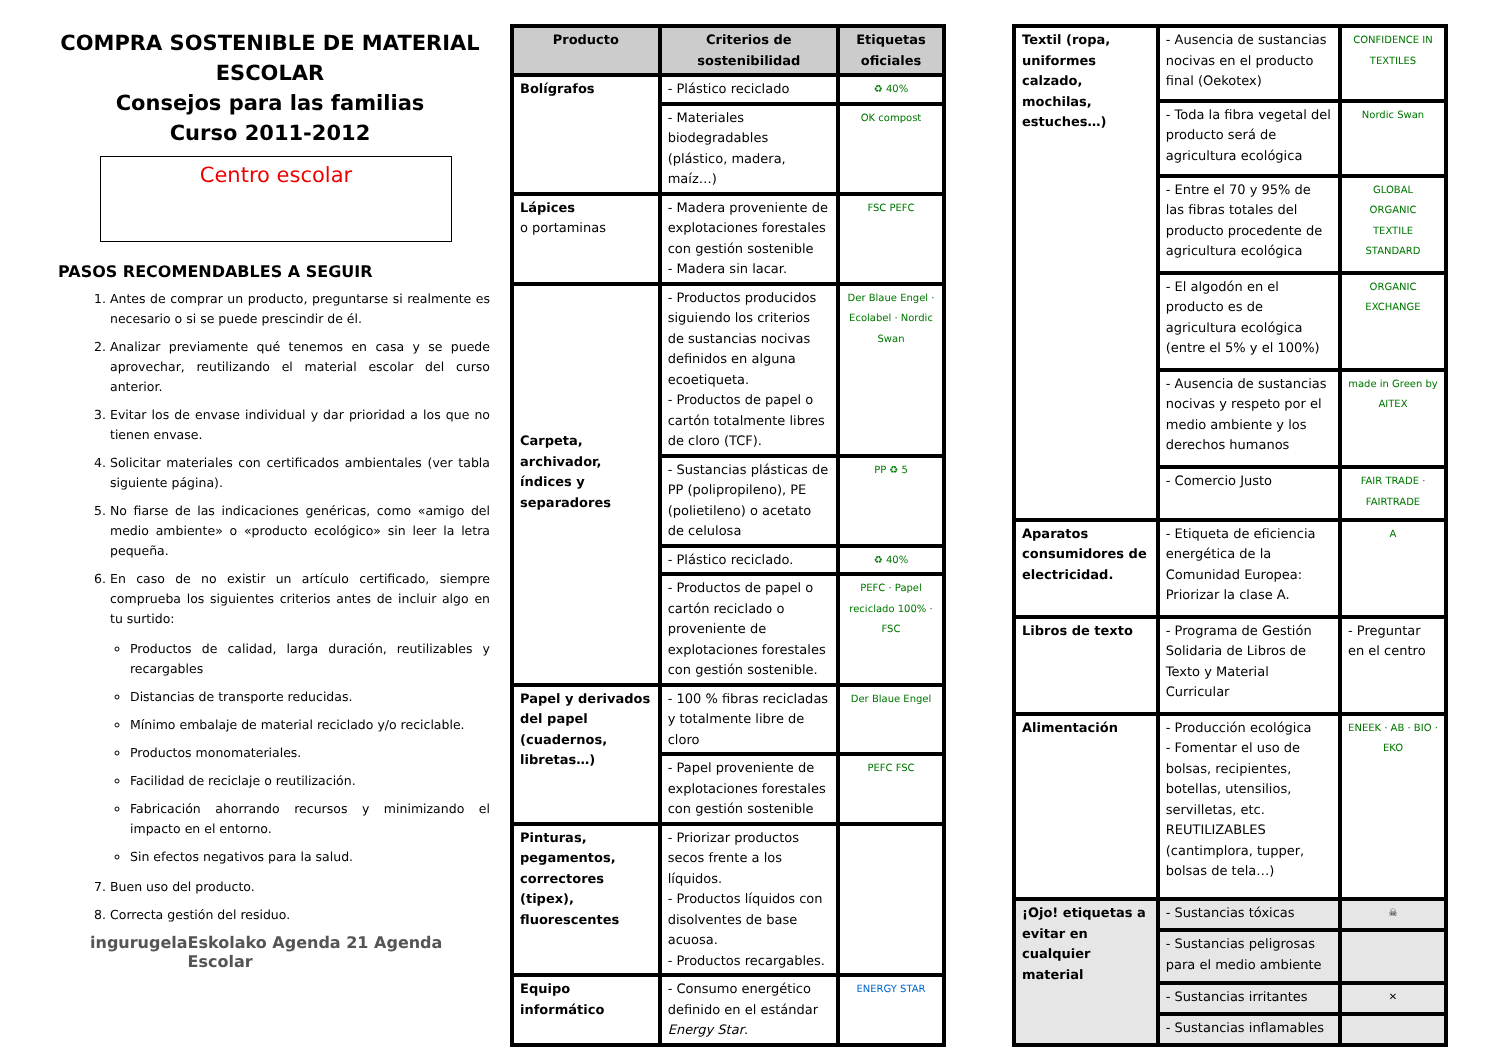COMPRA SOSTENIBLE DE MATERIAL ESCOLAR
Consejos para las familias
Curso 2011-2012
Centro escolar
PASOS RECOMENDABLES A SEGUIR
1. Antes de comprar un producto, preguntarse si realmente es necesario o si se puede prescindir de él.
2. Analizar previamente qué tenemos en casa y se puede aprovechar, reutilizando el material escolar del curso anterior.
3. Evitar los de envase individual y dar prioridad a los que no tienen envase.
4. Solicitar materiales con certificados ambientales (ver tabla siguiente página).
5. No fiarse de las indicaciones genéricas, como «amigo del medio ambiente» o «producto ecológico» sin leer la letra pequeña.
6. En caso de no existir un artículo certificado, siempre comprueba los siguientes criterios antes de incluir algo en tu surtido:
Productos de calidad, larga duración, reutilizables y recargables
Distancias de transporte reducidas.
Mínimo embalaje de material reciclado y/o reciclable.
Productos monomateriales.
Facilidad de reciclaje o reutilización.
Fabricación ahorrando recursos y minimizando el impacto en el entorno.
Sin efectos negativos para la salud.
7. Buen uso del producto.
8. Correcta gestión del residuo.
ingurugela Eskolako Agenda 21 Agenda Escolar
| Producto | Criterios de sostenibilidad | Etiquetas oficiales |
| --- | --- | --- |
| Bolígrafos | - Plástico reciclado | ♻ 40% |
| | - Materiales biodegradables (plástico, madera, maíz…) | OK compost |
| Lápices o portaminas | - Madera proveniente de explotaciones forestales con gestión sostenible - Madera sin lacar. | FSC PEFC |
| Carpeta, archivador, índices y separadores | - Productos producidos siguiendo los criterios de sustancias nocivas definidos en alguna ecoetiqueta. - Productos de papel o cartón totalmente libres de cloro (TCF). | Der Blaue Engel · Ecolabel · Nordic Swan |
| | - Sustancias plásticas de PP (polipropileno), PE (polietileno) o acetato de celulosa | PP ♻ 5 |
| | - Plástico reciclado. | ♻ 40% |
| | - Productos de papel o cartón reciclado o proveniente de explotaciones forestales con gestión sostenible. | PEFC · Papel reciclado 100% · FSC |
| Papel y derivados del papel (cuadernos, libretas…) | - 100 % fibras recicladas y totalmente libre de cloro | Der Blaue Engel |
| | - Papel proveniente de explotaciones forestales con gestión sostenible | PEFC FSC |
| Pinturas, pegamentos, correctores (tipex), fluorescentes | - Priorizar productos secos frente a los líquidos. - Productos líquidos con disolventes de base acuosa. - Productos recargables. | |
| Equipo informático | - Consumo energético definido en el estándar Energy Star . | ENERGY STAR |
| Textil (ropa, uniformes calzado, mochilas, estuches…) | - Ausencia de sustancias nocivas en el producto final (Oekotex) | CONFIDENCE IN TEXTILES |
| | - Toda la fibra vegetal del producto será de agricultura ecológica | Nordic Swan |
| | - Entre el 70 y 95% de las fibras totales del producto procedente de agricultura ecológica | GLOBAL ORGANIC TEXTILE STANDARD |
| | - El algodón en el producto es de agricultura ecológica (entre el 5% y el 100%) | ORGANIC EXCHANGE |
| | - Ausencia de sustancias nocivas y respeto por el medio ambiente y los derechos humanos | made in Green by AITEX |
| | - Comercio Justo | FAIR TRADE · FAIRTRADE |
| Aparatos consumidores de electricidad. | - Etiqueta de eficiencia energética de la Comunidad Europea: Priorizar la clase A. | A |
| Libros de texto | - Programa de Gestión Solidaria de Libros de Texto y Material Curricular | - Preguntar en el centro |
| Alimentación | - Producción ecológica - Fomentar el uso de bolsas, recipientes, botellas, utensilios, servilletas, etc. REUTILIZABLES (cantimplora, tupper, bolsas de tela…) | ENEEK · AB · BIO · EKO |
| ¡Ojo! etiquetas a evitar en cualquier material | - Sustancias tóxicas | ☠ |
| | - Sustancias peligrosas para el medio ambiente | |
| | - Sustancias irritantes | ✕ |
| | - Sustancias inflamables | |